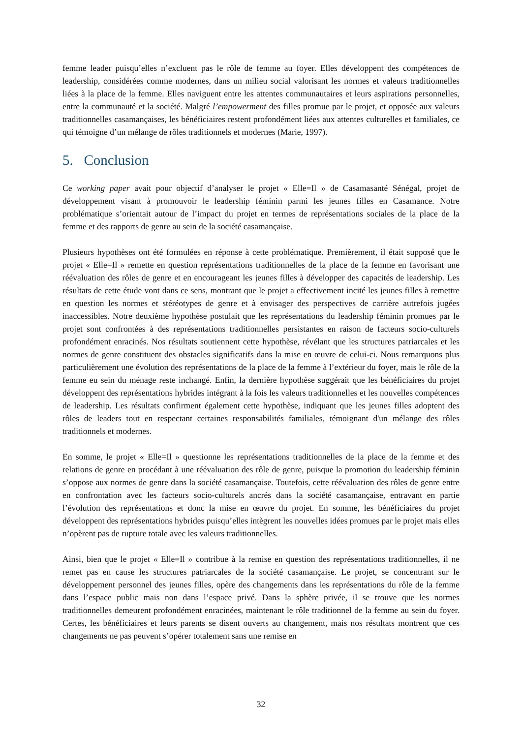femme leader puisqu’elles n’excluent pas le rôle de femme au foyer. Elles développent des compétences de leadership, considérées comme modernes, dans un milieu social valorisant les normes et valeurs traditionnelles liées à la place de la femme. Elles naviguent entre les attentes communautaires et leurs aspirations personnelles, entre la communauté et la société. Malgré l’empowerment des filles promue par le projet, et opposée aux valeurs traditionnelles casamançaises, les bénéficiaires restent profondément liées aux attentes culturelles et familiales, ce qui témoigne d’un mélange de rôles traditionnels et modernes (Marie, 1997).
5. Conclusion
Ce working paper avait pour objectif d’analyser le projet « Elle=Il » de Casamasanté Sénégal, projet de développement visant à promouvoir le leadership féminin parmi les jeunes filles en Casamance. Notre problématique s’orientait autour de l’impact du projet en termes de représentations sociales de la place de la femme et des rapports de genre au sein de la société casamançaise.
Plusieurs hypothèses ont été formulées en réponse à cette problématique. Premièrement, il était supposé que le projet « Elle=Il » remette en question représentations traditionnelles de la place de la femme en favorisant une réévaluation des rôles de genre et en encourageant les jeunes filles à développer des capacités de leadership. Les résultats de cette étude vont dans ce sens, montrant que le projet a effectivement incité les jeunes filles à remettre en question les normes et stéréotypes de genre et à envisager des perspectives de carrière autrefois jugées inaccessibles. Notre deuxième hypothèse postulait que les représentations du leadership féminin promues par le projet sont confrontées à des représentations traditionnelles persistantes en raison de facteurs socio-culturels profondément enracinés. Nos résultats soutiennent cette hypothèse, révélant que les structures patriarcales et les normes de genre constituent des obstacles significatifs dans la mise en œuvre de celui-ci. Nous remarquons plus particulièrement une évolution des représentations de la place de la femme à l’extérieur du foyer, mais le rôle de la femme eu sein du ménage reste inchangé. Enfin, la dernière hypothèse suggérait que les bénéficiaires du projet développent des représentations hybrides intégrant à la fois les valeurs traditionnelles et les nouvelles compétences de leadership. Les résultats confirment également cette hypothèse, indiquant que les jeunes filles adoptent des rôles de leaders tout en respectant certaines responsabilités familiales, témoignant d'un mélange des rôles traditionnels et modernes.
En somme, le projet « Elle=Il » questionne les représentations traditionnelles de la place de la femme et des relations de genre en procédant à une réévaluation des rôle de genre, puisque la promotion du leadership féminin s’oppose aux normes de genre dans la société casamançaise. Toutefois, cette réévaluation des rôles de genre entre en confrontation avec les facteurs socio-culturels ancrés dans la société casamançaise, entravant en partie l’évolution des représentations et donc la mise en œuvre du projet. En somme, les bénéficiaires du projet développent des représentations hybrides puisqu’elles intègrent les nouvelles idées promues par le projet mais elles n’opèrent pas de rupture totale avec les valeurs traditionnelles.
Ainsi, bien que le projet « Elle=Il » contribue à la remise en question des représentations traditionnelles, il ne remet pas en cause les structures patriarcales de la société casamançaise. Le projet, se concentrant sur le développement personnel des jeunes filles, opère des changements dans les représentations du rôle de la femme dans l’espace public mais non dans l’espace privé. Dans la sphère privée, il se trouve que les normes traditionnelles demeurent profondément enracinées, maintenant le rôle traditionnel de la femme au sein du foyer. Certes, les bénéficiaires et leurs parents se disent ouverts au changement, mais nos résultats montrent que ces changements ne pas peuvent s’opérer totalement sans une remise en
32